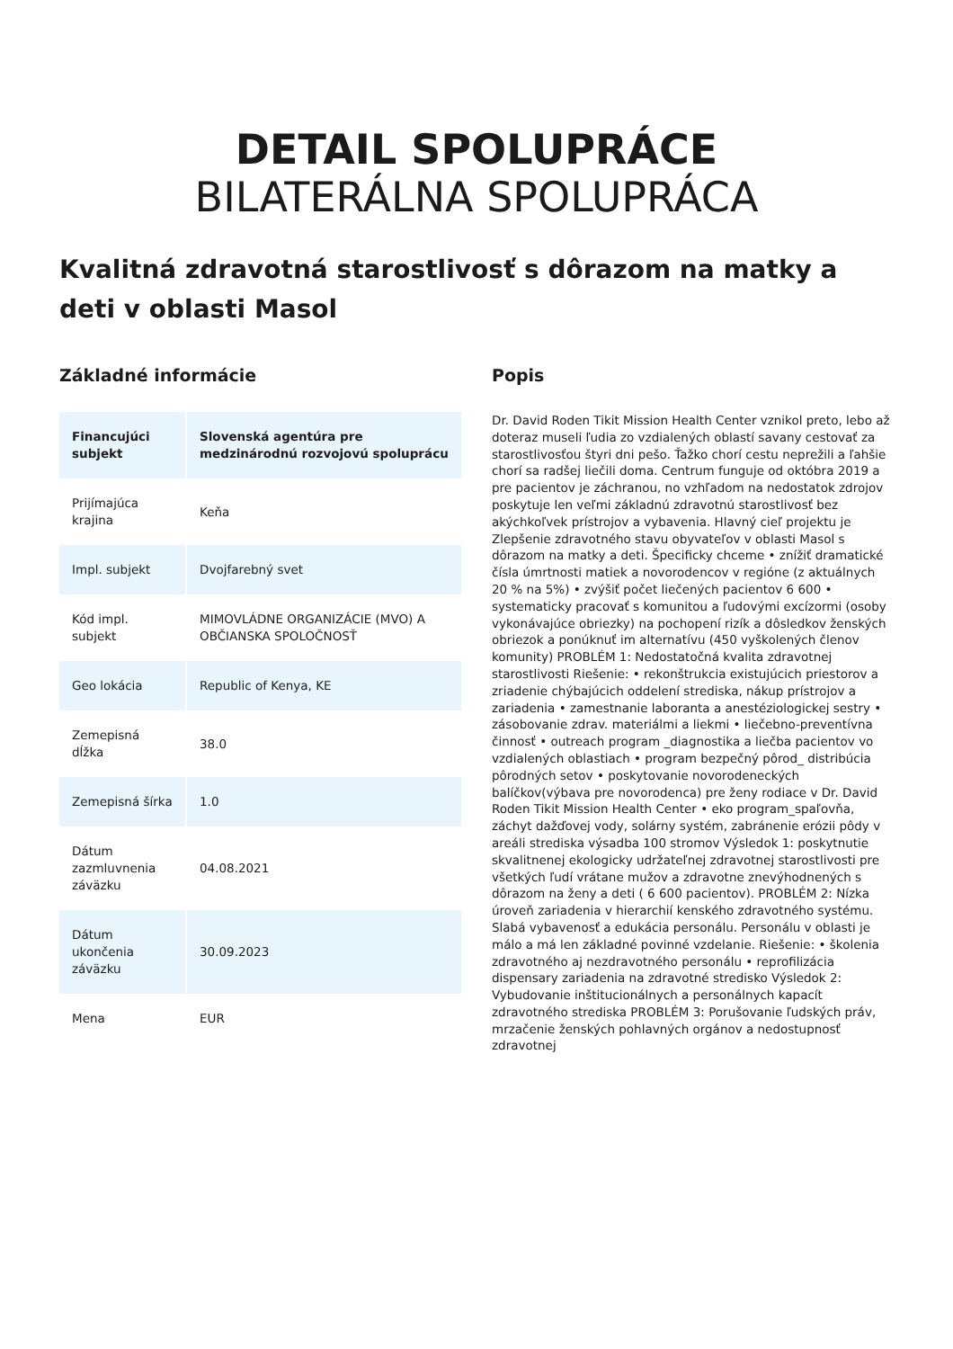DETAIL SPOLUPRÁCE
BILATERÁLNA SPOLUPRÁCA
Kvalitná zdravotná starostlivosť s dôrazom na matky a deti v oblasti Masol
Základné informácie
| Financujúci subjekt | Slovenská agentúra pre medzinárodnú rozvojovú spoluprácu |
| --- | --- |
| Prijímajúca krajina | Keňa |
| Impl. subjekt | Dvojfarebný svet |
| Kód impl. subjekt | MIMOVLÁDNE ORGANIZÁCIE (MVO) A OBČIANSKA SPOLOČNOSŤ |
| Geo lokácia | Republic of Kenya, KE |
| Zemepisná dĺžka | 38.0 |
| Zemepisná šírka | 1.0 |
| Dátum zazmluvnenia záväzku | 04.08.2021 |
| Dátum ukončenia záväzku | 30.09.2023 |
| Mena | EUR |
Popis
Dr. David Roden Tikit Mission Health Center vznikol preto, lebo až doteraz museli ľudia zo vzdialených oblastí savany cestovať za starostlivosťou štyri dni pešo. Ťažko chorí cestu neprežili a ľahšie chorí sa radšej liečili doma. Centrum funguje od októbra 2019 a pre pacientov je záchranou, no vzhľadom na nedostatok zdrojov poskytuje len veľmi základnú zdravotnú starostlivosť bez akýchkoľvek prístrojov a vybavenia. Hlavný cieľ projektu je Zlepšenie zdravotného stavu obyvateľov v oblasti Masol s dôrazom na matky a deti. Špecificky chceme • znížiť dramatické čísla úmrtnosti matiek a novorodencov v regióne (z aktuálnych 20 % na 5%) • zvýšiť počet liečených pacientov 6 600 • systematicky pracovať s komunitou a ľudovými excízormi (osoby vykonávajúce obriezky) na pochopení rizík a dôsledkov ženských obriezok a ponúknuť im alternatívu (450 vyškolených členov komunity) PROBLÉM 1: Nedostatočná kvalita zdravotnej starostlivosti Riešenie: • rekonštrukcia existujúcich priestorov a zriadenie chýbajúcich oddelení strediska, nákup prístrojov a zariadenia • zamestnanie laboranta a anestéziologickej sestry • zásobovanie zdrav. materiálmi a liekmi • liečebno-preventívna činnosť • outreach program _diagnostika a liečba pacientov vo vzdialených oblastiach • program bezpečný pôrod_ distribúcia pôrodných setov • poskytovanie novorodeneckých balíčkov(výbava pre novorodenca) pre ženy rodiace v Dr. David Roden Tikit Mission Health Center • eko program_spaľovňa, záchyt dažďovej vody, solárny systém, zabránenie erózii pôdy v areáli strediska výsadba 100 stromov Výsledok 1: poskytnutie skvalitnenej ekologicky udržateľnej zdravotnej starostlivosti pre všetkých ľudí vrátane mužov a zdravotne znevýhodnených s dôrazom na ženy a deti ( 6 600 pacientov). PROBLÉM 2: Nízka úroveň zariadenia v hierarchií kenského zdravotného systému. Slabá vybavenosť a edukácia personálu. Personálu v oblasti je málo a má len základné povinné vzdelanie. Riešenie: • školenia zdravotného aj nezdravotného personálu • reprofilizácia dispensary zariadenia na zdravotné stredisko Výsledok 2: Vybudovanie inštitucionálnych a personálnych kapacít zdravotného strediska PROBLÉM 3: Porušovanie ľudských práv, mrzačenie ženských pohlavných orgánov a nedostupnosť zdravotnej